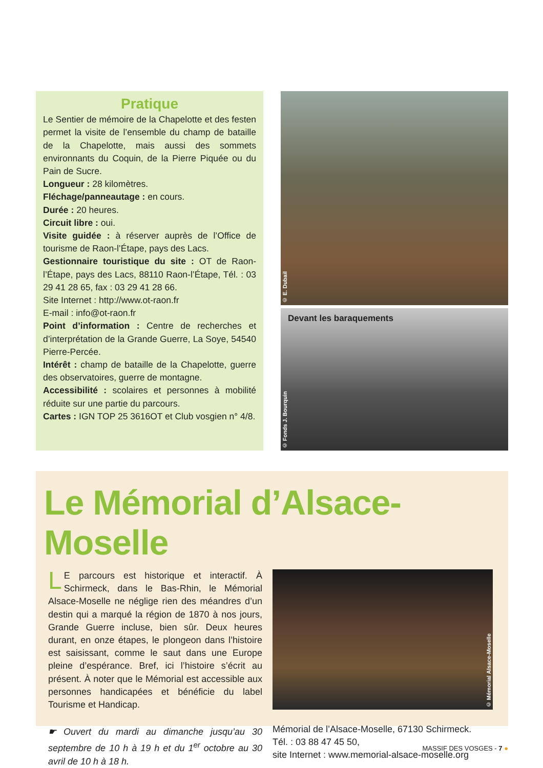Pratique
Le Sentier de mémoire de la Chapelotte et des festen permet la visite de l’ensemble du champ de bataille de la Chapelotte, mais aussi des sommets environnants du Coquin, de la Pierre Piquée ou du Pain de Sucre.
Longueur : 28 kilomètres.
Fléchage/panneautage : en cours.
Durée : 20 heures.
Circuit libre : oui.
Visite guidée : à réserver auprès de l’Office de tourisme de Raon-l’Étape, pays des Lacs.
Gestionnaire touristique du site : OT de Raon-l’Étape, pays des Lacs, 88110 Raon-l’Étape, Tél. : 03 29 41 28 65, fax : 03 29 41 28 66.
Site Internet : http://www.ot-raon.fr
E-mail : info@ot-raon.fr
Point d’information : Centre de recherches et d’interprétation de la Grande Guerre, La Soye, 54540 Pierre-Percée.
Intérêt : champ de bataille de la Chapelotte, guerre des observatoires, guerre de montagne.
Accessibilité : scolaires et personnes à mobilité réduite sur une partie du parcours.
Cartes : IGN TOP 25 3616OT et Club vosgien n° 4/8.
© E. Dubail
Devant les baraquements
© Fonds J. Bourquin
Le Mémorial d’Alsace-Moselle
LE parcours est historique et interactif. À Schirmeck, dans le Bas-Rhin, le Mémorial Alsace-Moselle ne néglige rien des méandres d’un destin qui a marqué la région de 1870 à nos jours, Grande Guerre incluse, bien sûr. Deux heures durant, en onze étapes, le plongeon dans l’histoire est saisissant, comme le saut dans une Europe pleine d’espérance. Bref, ici l’histoire s’écrit au présent. À noter que le Mémorial est accessible aux personnes handicapées et bénéficie du label Tourisme et Handicap.
☛ Ouvert du mardi au dimanche jusqu’au 30 septembre de 10 h à 19 h et du 1<sup>er</sup> octobre au 30 avril de 10 h à 18 h.
© Mémorial Alsace-Moselle
Mémorial de l’Alsace-Moselle, 67130 Schirmeck.
Tél. : 03 88 47 45 50,
site Internet : www.memorial-alsace-moselle.org
MASSIF DES VOSGES - 7 ●